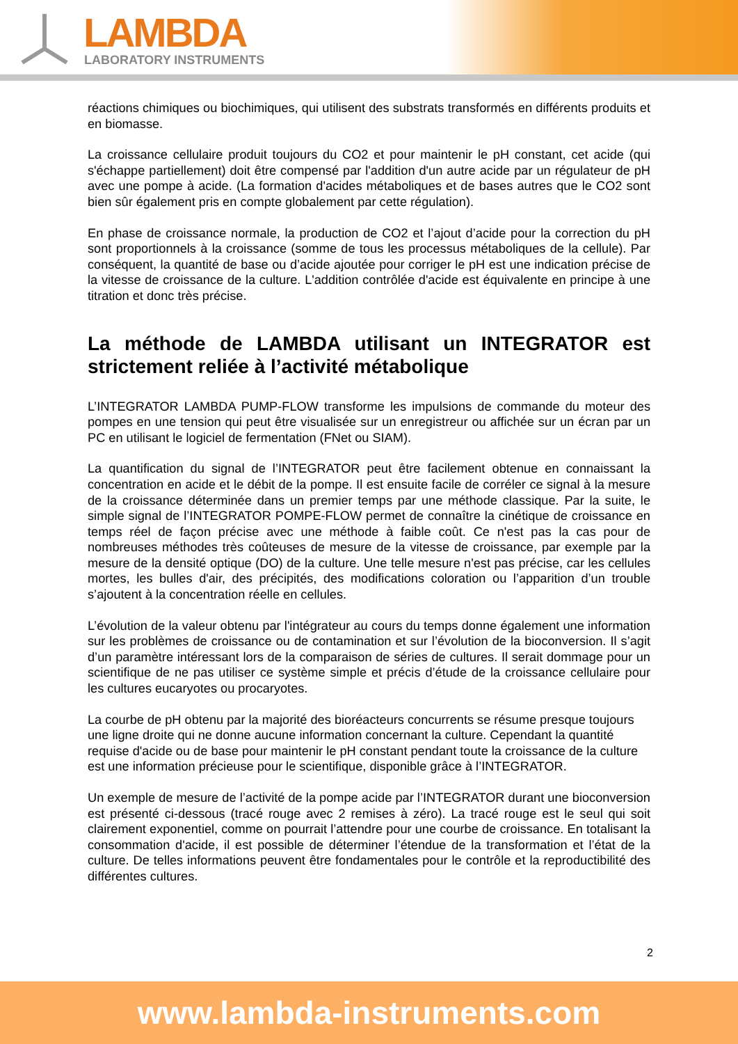LAMBDA LABORATORY INSTRUMENTS
réactions chimiques ou biochimiques, qui utilisent des substrats transformés en différents produits et en biomasse.
La croissance cellulaire produit toujours du CO2 et pour maintenir le pH constant, cet acide (qui s'échappe partiellement) doit être compensé par l'addition d'un autre acide par un régulateur de pH avec une pompe à acide. (La formation d'acides métaboliques et de bases autres que le CO2 sont bien sûr également pris en compte globalement par cette régulation).
En phase de croissance normale, la production de CO2 et l’ajout d’acide pour la correction du pH sont proportionnels à la croissance (somme de tous les processus métaboliques de la cellule). Par conséquent, la quantité de base ou d’acide ajoutée pour corriger le pH est une indication précise de la vitesse de croissance de la culture. L'addition contrôlée d'acide est équivalente en principe à une titration et donc très précise.
La méthode de LAMBDA utilisant un INTEGRATOR est strictement reliée à l’activité métabolique
L’INTEGRATOR LAMBDA PUMP-FLOW transforme les impulsions de commande du moteur des pompes en une tension qui peut être visualisée sur un enregistreur ou affichée sur un écran par un PC en utilisant le logiciel de fermentation (FNet ou SIAM).
La quantification du signal de l’INTEGRATOR peut être facilement obtenue en connaissant la concentration en acide et le débit de la pompe. Il est ensuite facile de corréler ce signal à la mesure de la croissance déterminée dans un premier temps par une méthode classique. Par la suite, le simple signal de l’INTEGRATOR POMPE-FLOW permet de connaître la cinétique de croissance en temps réel de façon précise avec une méthode à faible coût. Ce n'est pas la cas pour de nombreuses méthodes très coûteuses de mesure de la vitesse de croissance, par exemple par la mesure de la densité optique (DO) de la culture. Une telle mesure n'est pas précise, car les cellules mortes, les bulles d'air, des précipités, des modifications coloration ou l’apparition d’un trouble s’ajoutent à la concentration réelle en cellules.
L’évolution de la valeur obtenu par l'intégrateur au cours du temps donne également une information sur les problèmes de croissance ou de contamination et sur l’évolution de la bioconversion. Il s’agit d’un paramètre intéressant lors de la comparaison de séries de cultures. Il serait dommage pour un scientifique de ne pas utiliser ce système simple et précis d’étude de la croissance cellulaire pour les cultures eucaryotes ou procaryotes.
La courbe de pH obtenu par la majorité des bioréacteurs concurrents se résume presque toujours une ligne droite qui ne donne aucune information concernant la culture. Cependant la quantité requise d'acide ou de base pour maintenir le pH constant pendant toute la croissance de la culture est une information précieuse pour le scientifique, disponible grâce à l’INTEGRATOR.
Un exemple de mesure de l’activité de la pompe acide par l’INTEGRATOR durant une bioconversion est présenté ci-dessous (tracé rouge avec 2 remises à zéro). La tracé rouge est le seul qui soit clairement exponentiel, comme on pourrait l’attendre pour une courbe de croissance. En totalisant la consommation d'acide, il est possible de déterminer l’étendue de la transformation et l’état de la culture. De telles informations peuvent être fondamentales pour le contrôle et la reproductibilité des différentes cultures.
2
www.lambda-instruments.com